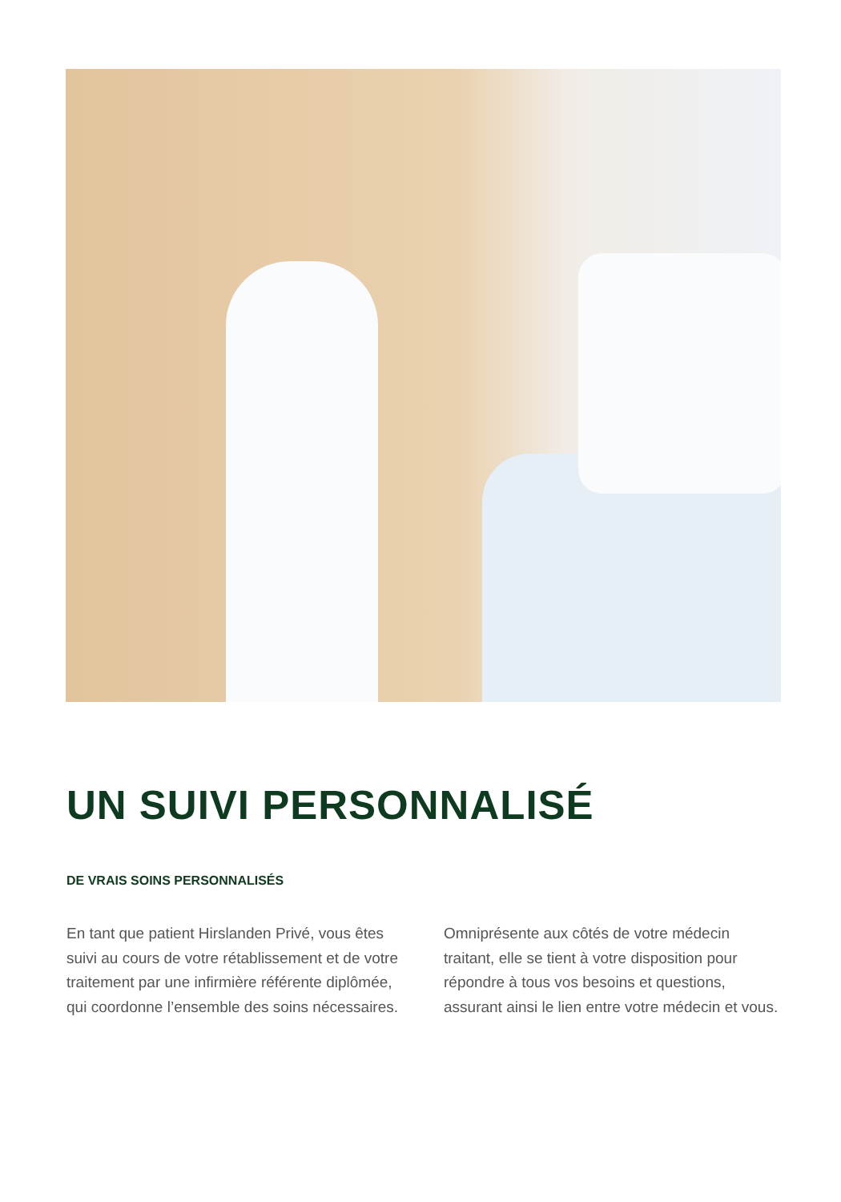UN SUIVI PERSONNALISÉ
DE VRAIS SOINS PERSONNALISÉS
En tant que patient Hirslanden Privé, vous êtes suivi au cours de votre rétablissement et de votre traitement par une infirmière référente diplômée, qui coordonne l’ensemble des soins nécessaires.
Omniprésente aux côtés de votre médecin traitant, elle se tient à votre disposition pour répondre à tous vos besoins et questions, assurant ainsi le lien entre votre médecin et vous.